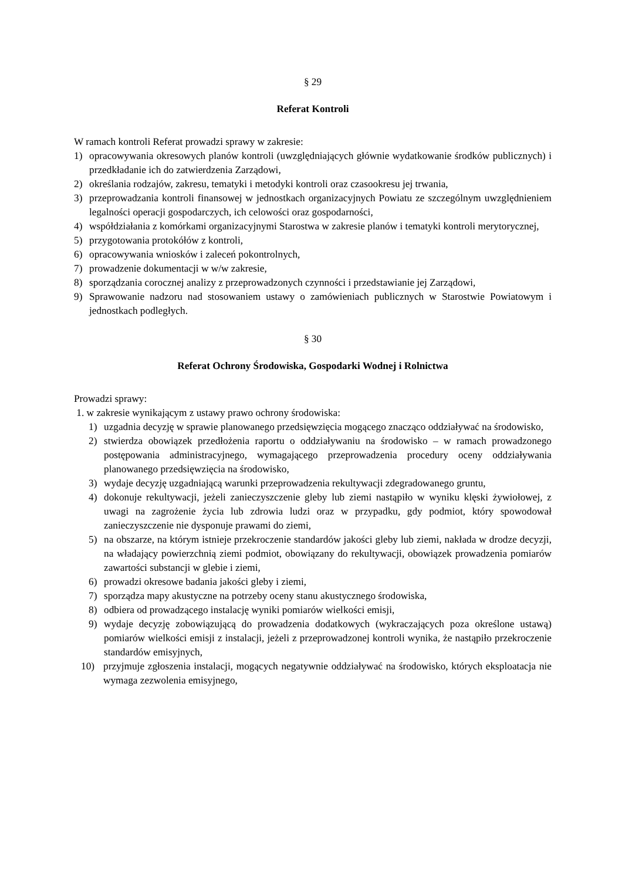§ 29
Referat Kontroli
W ramach kontroli Referat prowadzi sprawy w zakresie:
1) opracowywania okresowych planów kontroli (uwzględniających głównie wydatkowanie środków publicznych) i przedkładanie ich do zatwierdzenia Zarządowi,
2) określania rodzajów, zakresu, tematyki i metodyki kontroli oraz czasookresu jej trwania,
3) przeprowadzania kontroli finansowej w jednostkach organizacyjnych Powiatu ze szczególnym uwzględnieniem legalności operacji gospodarczych, ich celowości oraz gospodarności,
4) współdziałania z komórkami organizacyjnymi Starostwa w zakresie planów i tematyki kontroli merytorycznej,
5) przygotowania protokółów z kontroli,
6) opracowywania wniosków i zaleceń pokontrolnych,
7) prowadzenie dokumentacji w w/w zakresie,
8) sporządzania corocznej analizy z przeprowadzonych czynności i przedstawianie jej Zarządowi,
9) Sprawowanie nadzoru nad stosowaniem ustawy o zamówieniach publicznych w Starostwie Powiatowym i jednostkach podległych.
§ 30
Referat Ochrony Środowiska, Gospodarki Wodnej i Rolnictwa
Prowadzi sprawy:
1. w zakresie wynikającym z ustawy prawo ochrony środowiska:
1) uzgadnia decyzję w sprawie planowanego przedsięwzięcia mogącego znacząco oddziaływać na środowisko,
2) stwierdza obowiązek przedłożenia raportu o oddziaływaniu na środowisko – w ramach prowadzonego postępowania administracyjnego, wymagającego przeprowadzenia procedury oceny oddziaływania planowanego przedsięwzięcia na środowisko,
3) wydaje decyzję uzgadniającą warunki przeprowadzenia rekultywacji zdegradowanego gruntu,
4) dokonuje rekultywacji, jeżeli zanieczyszczenie gleby lub ziemi nastąpiło w wyniku klęski żywiołowej, z uwagi na zagrożenie życia lub zdrowia ludzi oraz w przypadku, gdy podmiot, który spowodował zanieczyszczenie nie dysponuje prawami do ziemi,
5) na obszarze, na którym istnieje przekroczenie standardów jakości gleby lub ziemi, nakłada w drodze decyzji, na władający powierzchnią ziemi podmiot, obowiązany do rekultywacji, obowiązek prowadzenia pomiarów zawartości substancji w glebie i ziemi,
6) prowadzi okresowe badania jakości gleby i ziemi,
7) sporządza mapy akustyczne na potrzeby oceny stanu akustycznego środowiska,
8) odbiera od prowadzącego instalację wyniki pomiarów wielkości emisji,
9) wydaje decyzję zobowiązującą do prowadzenia dodatkowych (wykraczających poza określone ustawą) pomiarów wielkości emisji z instalacji, jeżeli z przeprowadzonej kontroli wynika, że nastąpiło przekroczenie standardów emisyjnych,
10) przyjmuje zgłoszenia instalacji, mogących negatywnie oddziaływać na środowisko, których eksploatacja nie wymaga zezwolenia emisyjnego,